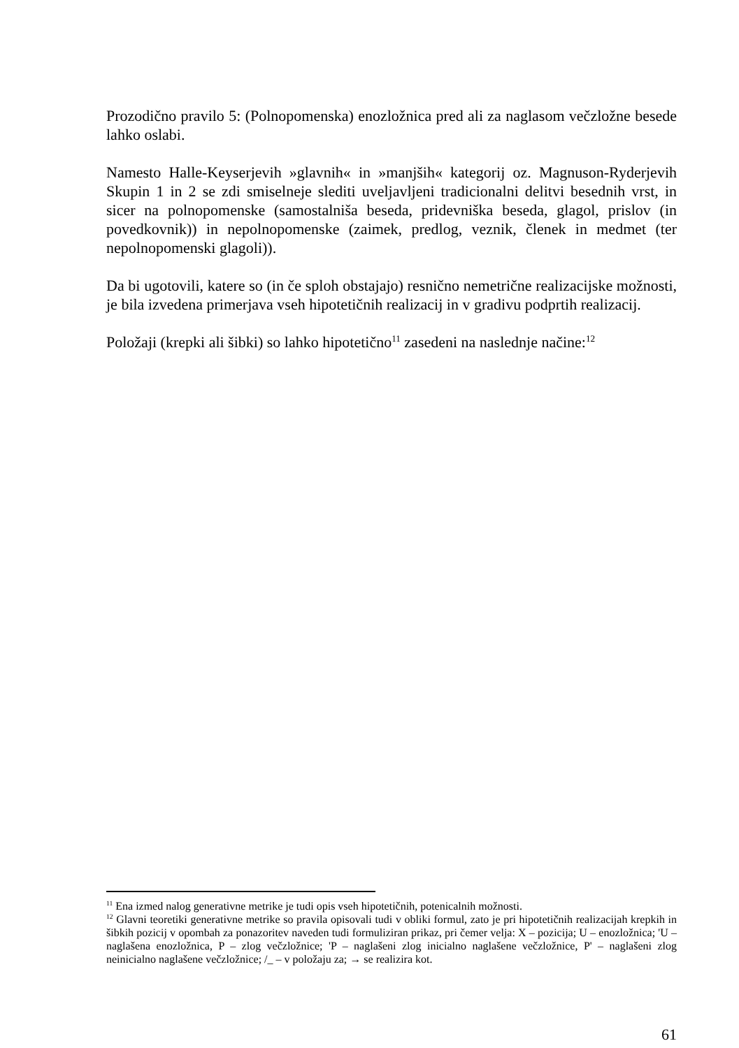Prozodično pravilo 5: (Polnopomenska) enozložnica pred ali za naglasom večzložne besede lahko oslabi.
Namesto Halle-Keyserjevih »glavnih« in »manjših« kategorij oz. Magnuson-Ryderjevih Skupin 1 in 2 se zdi smiselneje slediti uveljavljeni tradicionalni delitvi besednih vrst, in sicer na polnopomenske (samostalniša beseda, pridevniška beseda, glagol, prislov (in povedkovnik)) in nepolnopomenske (zaimek, predlog, veznik, členek in medmet (ter nepolnopomenski glagoli)).
Da bi ugotovili, katere so (in če sploh obstajajo) resnično nemetrične realizacijske možnosti, je bila izvedena primerjava vseh hipotetičnih realizacij in v gradivu podprtih realizacij.
Položaji (krepki ali šibki) so lahko hipotetično<sup>11</sup> zasedeni na naslednje načine:<sup>12</sup>
<sup>11</sup> Ena izmed nalog generativne metrike je tudi opis vseh hipotetičnih, potenicalnih možnosti.
<sup>12</sup> Glavni teoretiki generativne metrike so pravila opisovali tudi v obliki formul, zato je pri hipotetičnih realizacijah krepkih in šibkih pozicij v opombah za ponazoritev naveden tudi formuliziran prikaz, pri čemer velja: X – pozicija; U – enozložnica; 'U – naglašena enozložnica, P – zlog večzložnice; 'P – naglašeni zlog inicialno naglašene večzložnice, P' – naglašeni zlog neinicialno naglašene večzložnice; /_ – v položaju za; → se realizira kot.
61